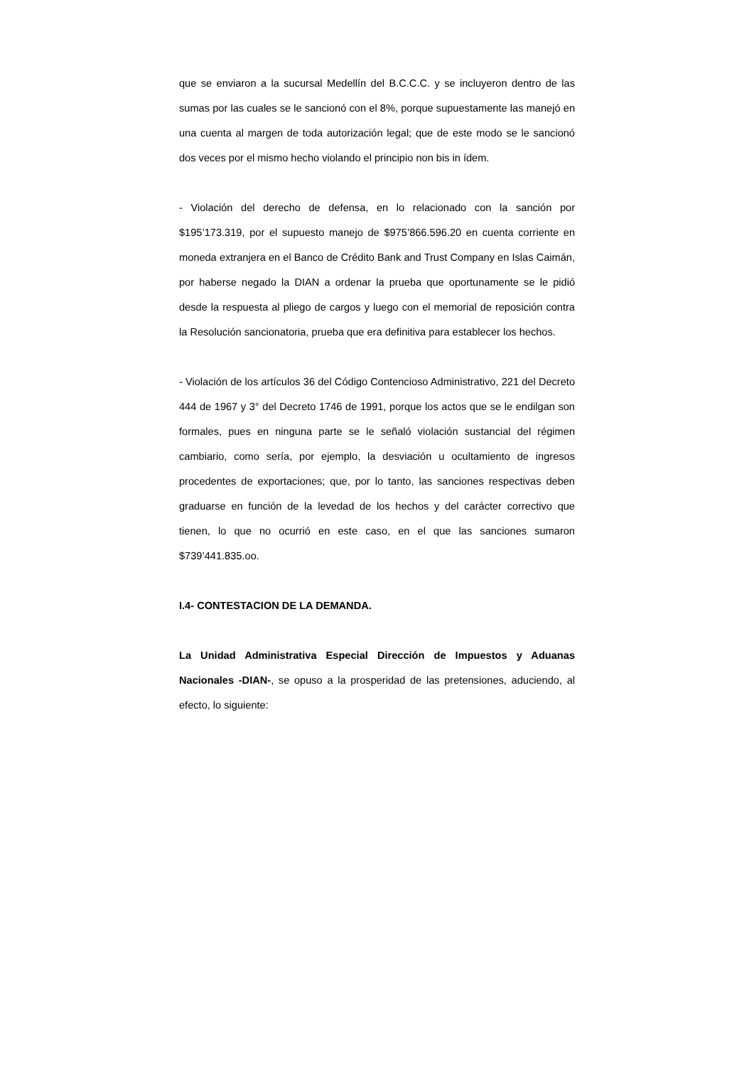que se enviaron a la sucursal Medellín del B.C.C.C. y se incluyeron dentro de las sumas por las cuales se le sancionó con el 8%, porque supuestamente las manejó en una cuenta al margen de toda autorización legal; que de este modo se le sancionó dos veces por el mismo hecho violando el principio non bis in ídem.
- Violación del derecho de defensa, en lo relacionado con la sanción por $195’173.319, por el supuesto manejo de $975’866.596.20 en cuenta corriente en moneda extranjera en el Banco de Crédito Bank and Trust Company en Islas Caimán, por haberse negado la DIAN a ordenar la prueba que oportunamente se le pidió desde la respuesta al pliego de cargos y luego con el memorial de reposición contra la Resolución sancionatoria, prueba que era definitiva para establecer los hechos.
- Violación de los artículos 36 del Código Contencioso Administrativo, 221 del Decreto 444 de 1967 y 3° del Decreto 1746 de 1991, porque los actos que se le endilgan son formales, pues en ninguna parte se le señaló violación sustancial del régimen cambiario, como sería, por ejemplo, la desviación u ocultamiento de ingresos procedentes de exportaciones; que, por lo tanto, las sanciones respectivas deben graduarse en función de la levedad de los hechos y del carácter correctivo que tienen, lo que no ocurrió en este caso, en el que las sanciones sumaron $739’441.835.oo.
I.4- CONTESTACION DE LA DEMANDA.
La Unidad Administrativa Especial Dirección de Impuestos y Aduanas Nacionales -DIAN-, se opuso a la prosperidad de las pretensiones, aduciendo, al efecto, lo siguiente: